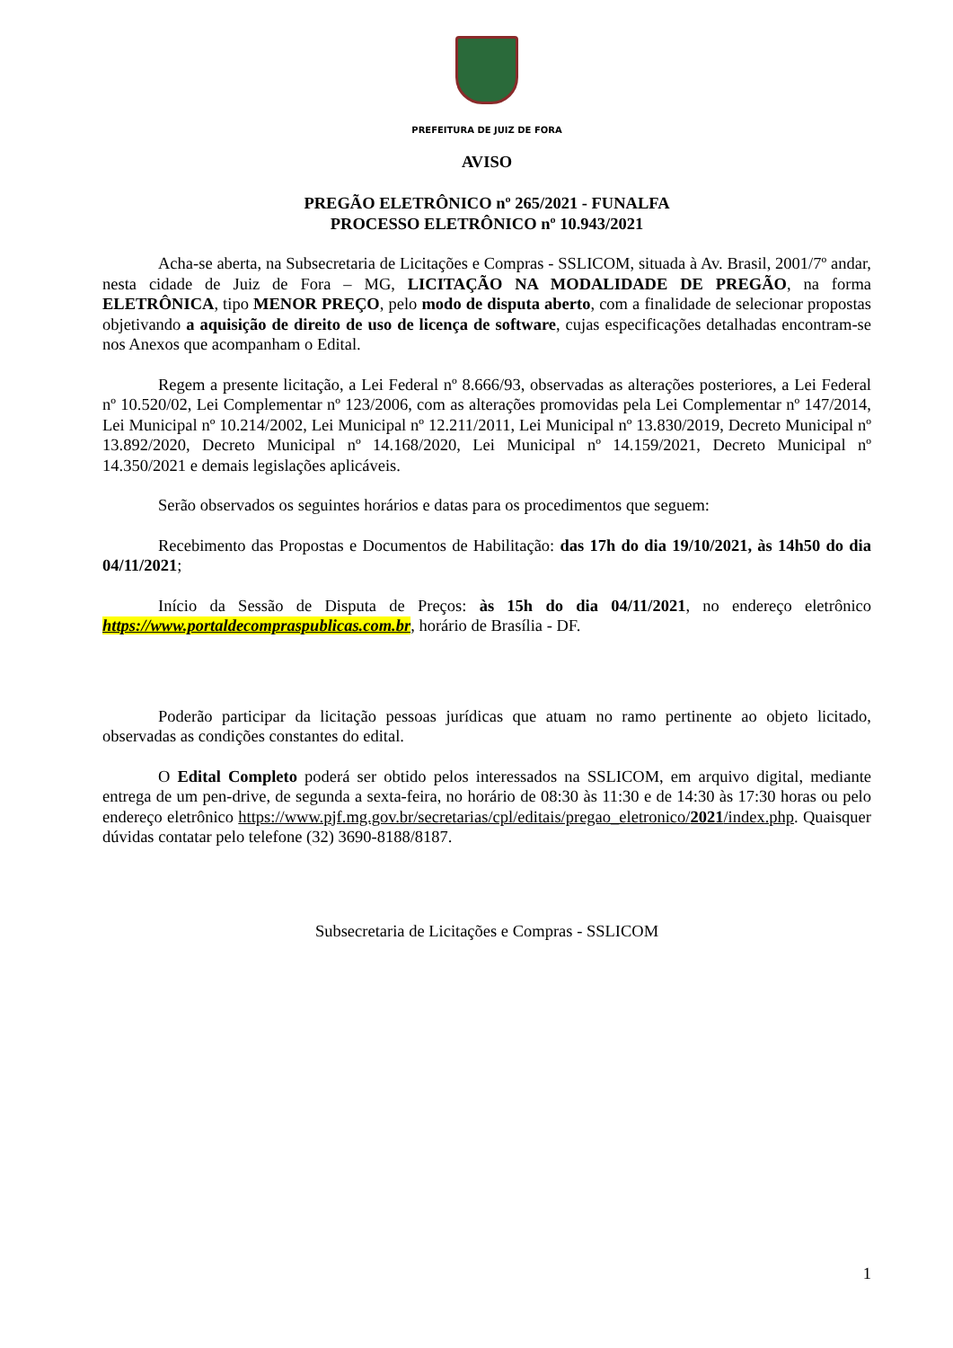PREFEITURA DE JUIZ DE FORA
AVISO
PREGÃO ELETRÔNICO nº 265/2021 - FUNALFA
PROCESSO ELETRÔNICO nº 10.943/2021
Acha-se aberta, na Subsecretaria de Licitações e Compras - SSLICOM, situada à Av. Brasil, 2001/7º andar, nesta cidade de Juiz de Fora – MG, LICITAÇÃO NA MODALIDADE DE PREGÃO, na forma ELETRÔNICA, tipo MENOR PREÇO, pelo modo de disputa aberto, com a finalidade de selecionar propostas objetivando a aquisição de direito de uso de licença de software, cujas especificações detalhadas encontram-se nos Anexos que acompanham o Edital.
Regem a presente licitação, a Lei Federal nº 8.666/93, observadas as alterações posteriores, a Lei Federal nº 10.520/02, Lei Complementar nº 123/2006, com as alterações promovidas pela Lei Complementar nº 147/2014, Lei Municipal nº 10.214/2002, Lei Municipal nº 12.211/2011, Lei Municipal nº 13.830/2019, Decreto Municipal nº 13.892/2020, Decreto Municipal nº 14.168/2020, Lei Municipal nº 14.159/2021, Decreto Municipal nº 14.350/2021 e demais legislações aplicáveis.
Serão observados os seguintes horários e datas para os procedimentos que seguem:
Recebimento das Propostas e Documentos de Habilitação: das 17h do dia 19/10/2021, às 14h50 do dia 04/11/2021;
Início da Sessão de Disputa de Preços: às 15h do dia 04/11/2021, no endereço eletrônico https://www.portaldecompraspublicas.com.br, horário de Brasília - DF.
Poderão participar da licitação pessoas jurídicas que atuam no ramo pertinente ao objeto licitado, observadas as condições constantes do edital.
O Edital Completo poderá ser obtido pelos interessados na SSLICOM, em arquivo digital, mediante entrega de um pen-drive, de segunda a sexta-feira, no horário de 08:30 às 11:30 e de 14:30 às 17:30 horas ou pelo endereço eletrônico https://www.pjf.mg.gov.br/secretarias/cpl/editais/pregao_eletronico/2021/index.php. Quaisquer dúvidas contatar pelo telefone (32) 3690-8188/8187.
Subsecretaria de Licitações e Compras - SSLICOM
1